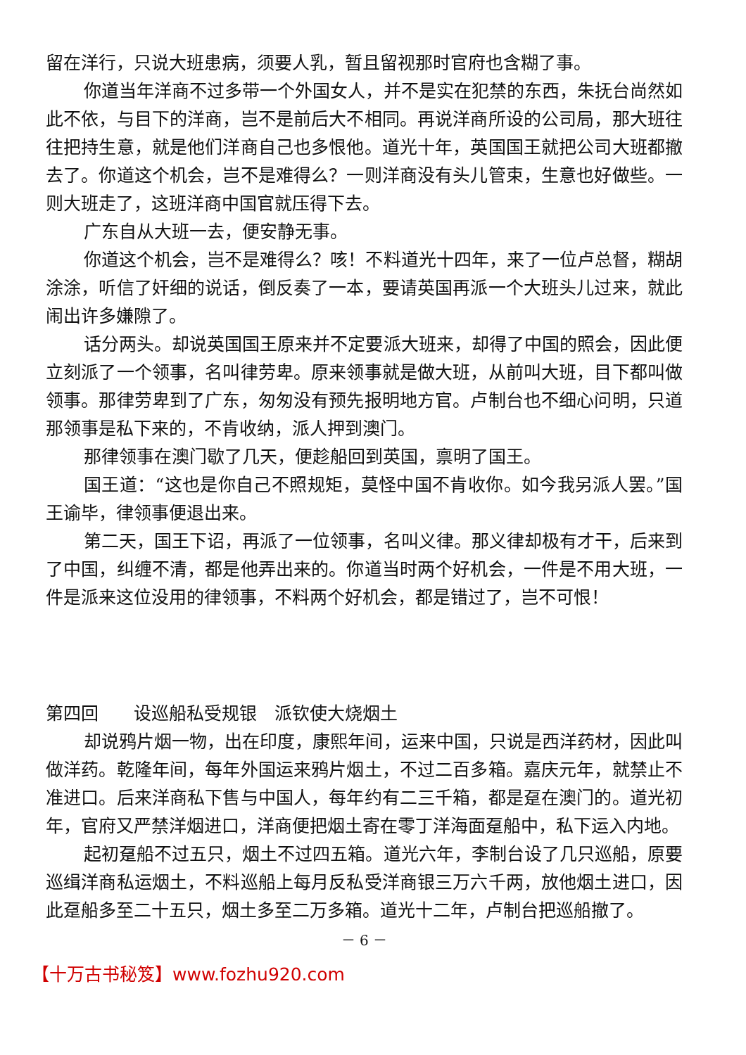留在洋行，只说大班患病，须要人乳，暂且留视那时官府也含糊了事。
你道当年洋商不过多带一个外国女人，并不是实在犯禁的东西，朱抚台尚然如此不依，与目下的洋商，岂不是前后大不相同。再说洋商所设的公司局，那大班往往把持生意，就是他们洋商自己也多恨他。道光十年，英国国王就把公司大班都撤去了。你道这个机会，岂不是难得么？一则洋商没有头儿管束，生意也好做些。一则大班走了，这班洋商中国官就压得下去。
广东自从大班一去，便安静无事。
你道这个机会，岂不是难得么？咳！不料道光十四年，来了一位卢总督，糊胡涂涂，听信了奸细的说话，倒反奏了一本，要请英国再派一个大班头儿过来，就此闹出许多嫌隙了。
话分两头。却说英国国王原来并不定要派大班来，却得了中国的照会，因此便立刻派了一个领事，名叫律劳卑。原来领事就是做大班，从前叫大班，目下都叫做领事。那律劳卑到了广东，匆匆没有预先报明地方官。卢制台也不细心问明，只道那领事是私下来的，不肯收纳，派人押到澳门。
那律领事在澳门歇了几天，便趁船回到英国，禀明了国王。
国王道：“这也是你自己不照规矩，莫怪中国不肯收你。如今我另派人罢。”国王谕毕，律领事便退出来。
第二天，国王下诏，再派了一位领事，名叫义律。那义律却极有才干，后来到了中国，纠缠不清，都是他弄出来的。你道当时两个好机会，一件是不用大班，一件是派来这位没用的律领事，不料两个好机会，都是错过了，岂不可恨！
第四回　　设巡船私受规银　派钦使大烧烟土
却说鸦片烟一物，出在印度，康熙年间，运来中国，只说是西洋药材，因此叫做洋药。乾隆年间，每年外国运来鸦片烟土，不过二百多箱。嘉庆元年，就禁止不准进口。后来洋商私下售与中国人，每年约有二三千箱，都是趸在澳门的。道光初年，官府又严禁洋烟进口，洋商便把烟土寄在零丁洋海面趸船中，私下运入内地。
起初趸船不过五只，烟土不过四五箱。道光六年，李制台设了几只巡船，原要巡缉洋商私运烟土，不料巡船上每月反私受洋商银三万六千两，放他烟土进口，因此趸船多至二十五只，烟土多至二万多箱。道光十二年，卢制台把巡船撤了。
－ 6 －
【十万古书秘笈】www.fozhu920.com